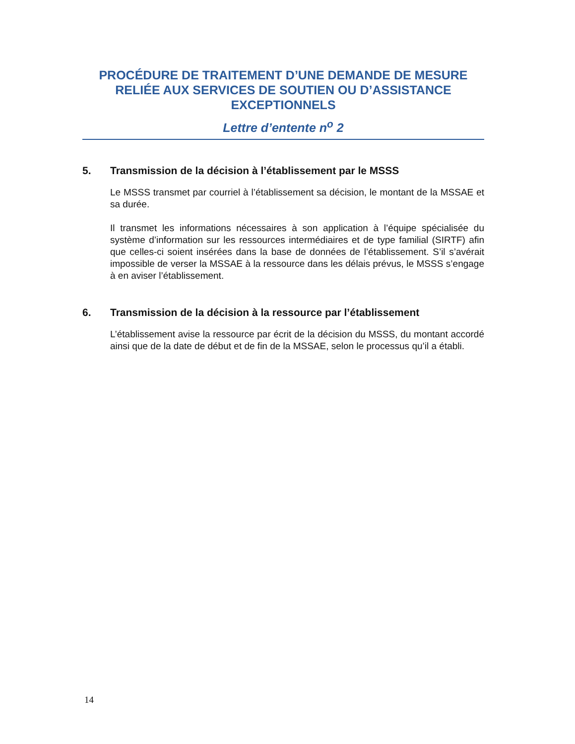PROCÉDURE DE TRAITEMENT D’UNE DEMANDE DE MESURE RELIÉE AUX SERVICES DE SOUTIEN OU D’ASSISTANCE EXCEPTIONNELS
Lettre d’entente n<sup>o</sup> 2
5. Transmission de la décision à l’établissement par le MSSS
Le MSSS transmet par courriel à l’établissement sa décision, le montant de la MSSAE et sa durée.
Il transmet les informations nécessaires à son application à l’équipe spécialisée du système d’information sur les ressources intermédiaires et de type familial (SIRTF) afin que celles-ci soient insérées dans la base de données de l’établissement. S’il s’avérait impossible de verser la MSSAE à la ressource dans les délais prévus, le MSSS s’engage à en aviser l’établissement.
6. Transmission de la décision à la ressource par l’établissement
L’établissement avise la ressource par écrit de la décision du MSSS, du montant accordé ainsi que de la date de début et de fin de la MSSAE, selon le processus qu’il a établi.
14